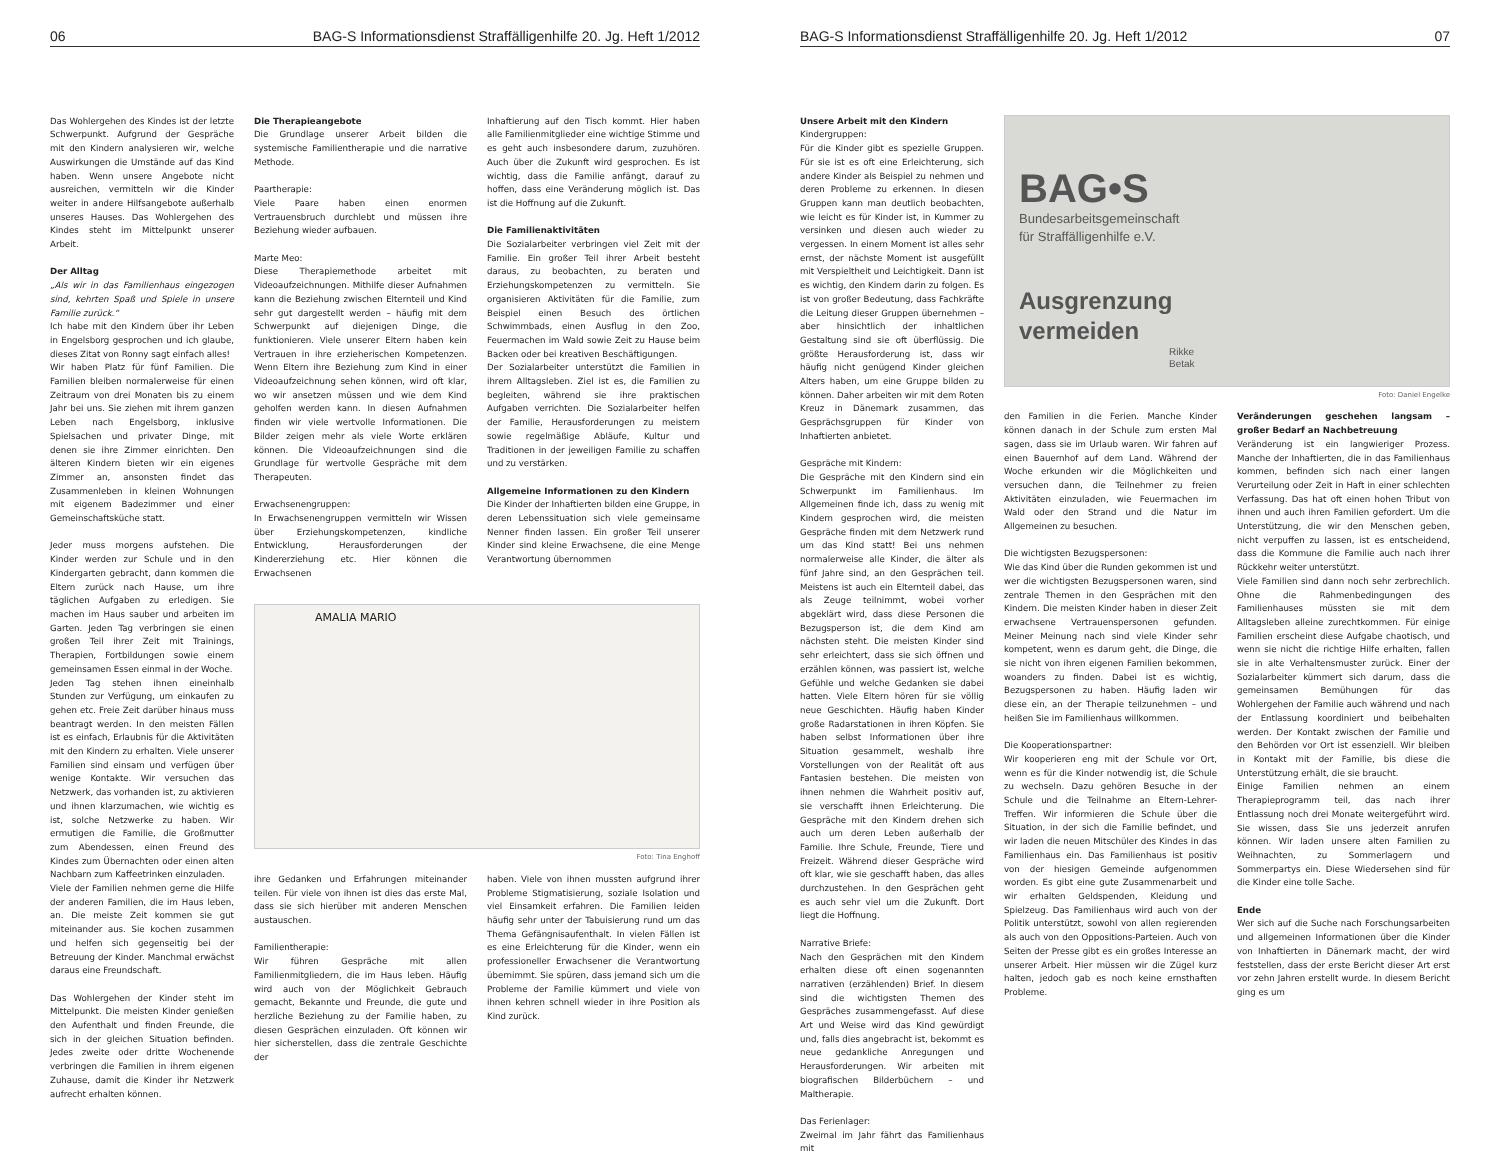06 BAG-S Informationsdienst Straffälligenhilfe 20. Jg. Heft 1/2012
Das Wohlergehen des Kindes ist der letzte Schwerpunkt. Aufgrund der Gespräche mit den Kindern analysieren wir, welche Auswirkungen die Umstände auf das Kind haben. Wenn unsere Angebote nicht ausreichen, vermitteln wir die Kinder weiter in andere Hilfsangebote außerhalb unseres Hauses. Das Wohlergehen des Kindes steht im Mittelpunkt unserer Arbeit.
Der Alltag
„Als wir in das Familienhaus eingezogen sind, kehrten Spaß und Spiele in unsere Familie zurück.“
Ich habe mit den Kindern über ihr Leben in Engelsborg gesprochen und ich glaube, dieses Zitat von Ronny sagt einfach alles!
Wir haben Platz für fünf Familien. Die Familien bleiben normalerweise für einen Zeitraum von drei Monaten bis zu einem Jahr bei uns. Sie ziehen mit ihrem ganzen Leben nach Engelsborg, inklusive Spielsachen und privater Dinge, mit denen sie ihre Zimmer einrichten. Den älteren Kindern bieten wir ein eigenes Zimmer an, ansonsten findet das Zusammenleben in kleinen Wohnungen mit eigenem Badezimmer und einer Gemeinschaftsküche statt.
Jeder muss morgens aufstehen. Die Kinder werden zur Schule und in den Kindergarten gebracht, dann kommen die Eltern zurück nach Hause, um ihre täglichen Aufgaben zu erledigen. Sie machen im Haus sauber und arbeiten im Garten. Jeden Tag verbringen sie einen großen Teil ihrer Zeit mit Trainings, Therapien, Fortbildungen sowie einem gemeinsamen Essen einmal in der Woche.
Jeden Tag stehen ihnen eineinhalb Stunden zur Verfügung, um einkaufen zu gehen etc. Freie Zeit darüber hinaus muss beantragt werden. In den meisten Fällen ist es einfach, Erlaubnis für die Aktivitäten mit den Kindern zu erhalten. Viele unserer Familien sind einsam und verfügen über wenige Kontakte. Wir versuchen das Netzwerk, das vorhanden ist, zu aktivieren und ihnen klarzumachen, wie wichtig es ist, solche Netzwerke zu haben. Wir ermutigen die Familie, die Großmutter zum Abendessen, einen Freund des Kindes zum Übernachten oder einen alten Nachbarn zum Kaffeetrinken einzuladen.
Viele der Familien nehmen gerne die Hilfe der anderen Familien, die im Haus leben, an. Die meiste Zeit kommen sie gut miteinander aus. Sie kochen zusammen und helfen sich gegenseitig bei der Betreuung der Kinder. Manchmal erwächst daraus eine Freundschaft.
Das Wohlergehen der Kinder steht im Mittelpunkt. Die meisten Kinder genießen den Aufenthalt und finden Freunde, die sich in der gleichen Situation befinden. Jedes zweite oder dritte Wochenende verbringen die Familien in ihrem eigenen Zuhause, damit die Kinder ihr Netzwerk aufrecht erhalten können.
Die Therapieangebote
Die Grundlage unserer Arbeit bilden die systemische Familientherapie und die narrative Methode.
Paartherapie:
Viele Paare haben einen enormen Vertrauensbruch durchlebt und müssen ihre Beziehung wieder aufbauen.
Marte Meo:
Diese Therapiemethode arbeitet mit Videoaufzeichnungen. Mithilfe dieser Aufnahmen kann die Beziehung zwischen Elternteil und Kind sehr gut dargestellt werden – häufig mit dem Schwerpunkt auf diejenigen Dinge, die funktionieren. Viele unserer Eltern haben kein Vertrauen in ihre erzieherischen Kompetenzen. Wenn Eltern ihre Beziehung zum Kind in einer Videoaufzeichnung sehen können, wird oft klar, wo wir ansetzen müssen und wie dem Kind geholfen werden kann. In diesen Aufnahmen finden wir viele wertvolle Informationen. Die Bilder zeigen mehr als viele Worte erklären können. Die Videoaufzeichnungen sind die Grundlage für wertvolle Gespräche mit dem Therapeuten.
Erwachsenengruppen:
In Erwachsenengruppen vermitteln wir Wissen über Erziehungskompetenzen, kindliche Entwicklung, Herausforderungen der Kindererziehung etc. Hier können die Erwachsenen
Inhaftierung auf den Tisch kommt. Hier haben alle Familienmitglieder eine wichtige Stimme und es geht auch insbesondere darum, zuzuhören. Auch über die Zukunft wird gesprochen. Es ist wichtig, dass die Familie anfängt, darauf zu hoffen, dass eine Veränderung möglich ist. Das ist die Hoffnung auf die Zukunft.
Die Familienaktivitäten
Die Sozialarbeiter verbringen viel Zeit mit der Familie. Ein großer Teil ihrer Arbeit besteht daraus, zu beobachten, zu beraten und Erziehungskompetenzen zu vermitteln. Sie organisieren Aktivitäten für die Familie, zum Beispiel einen Besuch des örtlichen Schwimmbads, einen Ausflug in den Zoo, Feuermachen im Wald sowie Zeit zu Hause beim Backen oder bei kreativen Beschäftigungen.
Der Sozialarbeiter unterstützt die Familien in ihrem Alltagsleben. Ziel ist es, die Familien zu begleiten, während sie ihre praktischen Aufgaben verrichten. Die Sozialarbeiter helfen der Familie, Herausforderungen zu meistern sowie regelmäßige Abläufe, Kultur und Traditionen in der jeweiligen Familie zu schaffen und zu verstärken.
Allgemeine Informationen zu den Kindern
Die Kinder der Inhaftierten bilden eine Gruppe, in deren Lebenssituation sich viele gemeinsame Nenner finden lassen. Ein großer Teil unserer Kinder sind kleine Erwachsene, die eine Menge Verantwortung übernommen
AMALIA MARIO
Foto: Tina Enghoff
ihre Gedanken und Erfahrungen miteinander teilen. Für viele von ihnen ist dies das erste Mal, dass sie sich hierüber mit anderen Menschen austauschen.
Familientherapie:
Wir führen Gespräche mit allen Familienmitgliedern, die im Haus leben. Häufig wird auch von der Möglichkeit Gebrauch gemacht, Bekannte und Freunde, die gute und herzliche Beziehung zu der Familie haben, zu diesen Gesprächen einzuladen. Oft können wir hier sicherstellen, dass die zentrale Geschichte der
haben. Viele von ihnen mussten aufgrund ihrer Probleme Stigmatisierung, soziale Isolation und viel Einsamkeit erfahren. Die Familien leiden häufig sehr unter der Tabuisierung rund um das Thema Gefängnisaufenthalt. In vielen Fällen ist es eine Erleichterung für die Kinder, wenn ein professioneller Erwachsener die Verantwortung übernimmt. Sie spüren, dass jemand sich um die Probleme der Familie kümmert und viele von ihnen kehren schnell wieder in ihre Position als Kind zurück.
BAG-S Informationsdienst Straffälligenhilfe 20. Jg. Heft 1/2012 07
Unsere Arbeit mit den Kindern
Kindergruppen:
Für die Kinder gibt es spezielle Gruppen. Für sie ist es oft eine Erleichterung, sich andere Kinder als Beispiel zu nehmen und deren Probleme zu erkennen. In diesen Gruppen kann man deutlich beobachten, wie leicht es für Kinder ist, in Kummer zu versinken und diesen auch wieder zu vergessen. In einem Moment ist alles sehr ernst, der nächste Moment ist ausgefüllt mit Verspieltheit und Leichtigkeit. Dann ist es wichtig, den Kindern darin zu folgen. Es ist von großer Bedeutung, dass Fachkräfte die Leitung dieser Gruppen übernehmen – aber hinsichtlich der inhaltlichen Gestaltung sind sie oft überflüssig. Die größte Herausforderung ist, dass wir häufig nicht genügend Kinder gleichen Alters haben, um eine Gruppe bilden zu können. Daher arbeiten wir mit dem Roten Kreuz in Dänemark zusammen, das Gesprächsgruppen für Kinder von Inhaftierten anbietet.
Gespräche mit Kindern:
Die Gespräche mit den Kindern sind ein Schwerpunkt im Familienhaus. Im Allgemeinen finde ich, dass zu wenig mit Kindern gesprochen wird, die meisten Gespräche finden mit dem Netzwerk rund um das Kind statt! Bei uns nehmen normalerweise alle Kinder, die älter als fünf Jahre sind, an den Gesprächen teil. Meistens ist auch ein Elternteil dabei, das als Zeuge teilnimmt, wobei vorher abgeklärt wird, dass diese Personen die Bezugsperson ist, die dem Kind am nächsten steht. Die meisten Kinder sind sehr erleichtert, dass sie sich öffnen und erzählen können, was passiert ist, welche Gefühle und welche Gedanken sie dabei hatten. Viele Eltern hören für sie völlig neue Geschichten. Häufig haben Kinder große Radarstationen in ihren Köpfen. Sie haben selbst Informationen über ihre Situation gesammelt, weshalb ihre Vorstellungen von der Realität oft aus Fantasien bestehen. Die meisten von ihnen nehmen die Wahrheit positiv auf, sie verschafft ihnen Erleichterung. Die Gespräche mit den Kindern drehen sich auch um deren Leben außerhalb der Familie. Ihre Schule, Freunde, Tiere und Freizeit. Während dieser Gespräche wird oft klar, wie sie geschafft haben, das alles durchzustehen. In den Gesprächen geht es auch sehr viel um die Zukunft. Dort liegt die Hoffnung.
Narrative Briefe:
Nach den Gesprächen mit den Kindern erhalten diese oft einen sogenannten narrativen (erzählenden) Brief. In diesem sind die wichtigsten Themen des Gespräches zusammengefasst. Auf diese Art und Weise wird das Kind gewürdigt und, falls dies angebracht ist, bekommt es neue gedankliche Anregungen und Herausforderungen. Wir arbeiten mit biografischen Bilderbüchern – und Maltherapie.
Das Ferienlager:
Zweimal im Jahr fährt das Familienhaus mit
BAG•S
Bundesarbeitsgemeinschaft
für Straffälligenhilfe e.V.
Ausgrenzung
vermeiden
Rikke
Betak
Foto: Daniel Engelke
den Familien in die Ferien. Manche Kinder können danach in der Schule zum ersten Mal sagen, dass sie im Urlaub waren. Wir fahren auf einen Bauernhof auf dem Land. Während der Woche erkunden wir die Möglichkeiten und versuchen dann, die Teilnehmer zu freien Aktivitäten einzuladen, wie Feuermachen im Wald oder den Strand und die Natur im Allgemeinen zu besuchen.
Die wichtigsten Bezugspersonen:
Wie das Kind über die Runden gekommen ist und wer die wichtigsten Bezugspersonen waren, sind zentrale Themen in den Gesprächen mit den Kindern. Die meisten Kinder haben in dieser Zeit erwachsene Vertrauenspersonen gefunden. Meiner Meinung nach sind viele Kinder sehr kompetent, wenn es darum geht, die Dinge, die sie nicht von ihren eigenen Familien bekommen, woanders zu finden. Dabei ist es wichtig, Bezugspersonen zu haben. Häufig laden wir diese ein, an der Therapie teilzunehmen – und heißen Sie im Familienhaus willkommen.
Die Kooperationspartner:
Wir kooperieren eng mit der Schule vor Ort, wenn es für die Kinder notwendig ist, die Schule zu wechseln. Dazu gehören Besuche in der Schule und die Teilnahme an Eltern-Lehrer-Treffen. Wir informieren die Schule über die Situation, in der sich die Familie befindet, und wir laden die neuen Mitschüler des Kindes in das Familienhaus ein. Das Familienhaus ist positiv von der hiesigen Gemeinde aufgenommen worden. Es gibt eine gute Zusammenarbeit und wir erhalten Geldspenden, Kleidung und Spielzeug. Das Familienhaus wird auch von der Politik unterstützt, sowohl von allen regierenden als auch von den Oppositions-Parteien. Auch von Seiten der Presse gibt es ein großes Interesse an unserer Arbeit. Hier müssen wir die Zügel kurz halten, jedoch gab es noch keine ernsthaften Probleme.
Veränderungen geschehen langsam – großer Bedarf an Nachbetreuung
Veränderung ist ein langwieriger Prozess. Manche der Inhaftierten, die in das Familienhaus kommen, befinden sich nach einer langen Verurteilung oder Zeit in Haft in einer schlechten Verfassung. Das hat oft einen hohen Tribut von ihnen und auch ihren Familien gefordert. Um die Unterstützung, die wir den Menschen geben, nicht verpuffen zu lassen, ist es entscheidend, dass die Kommune die Familie auch nach ihrer Rückkehr weiter unterstützt.
Viele Familien sind dann noch sehr zerbrechlich. Ohne die Rahmenbedingungen des Familienhauses müssten sie mit dem Alltagsleben alleine zurechtkommen. Für einige Familien erscheint diese Aufgabe chaotisch, und wenn sie nicht die richtige Hilfe erhalten, fallen sie in alte Verhaltensmuster zurück. Einer der Sozialarbeiter kümmert sich darum, dass die gemeinsamen Bemühungen für das Wohlergehen der Familie auch während und nach der Entlassung koordiniert und beibehalten werden. Der Kontakt zwischen der Familie und den Behörden vor Ort ist essenziell. Wir bleiben in Kontakt mit der Familie, bis diese die Unterstützung erhält, die sie braucht.
Einige Familien nehmen an einem Therapieprogramm teil, das nach ihrer Entlassung noch drei Monate weitergeführt wird. Sie wissen, dass Sie uns jederzeit anrufen können. Wir laden unsere alten Familien zu Weihnachten, zu Sommerlagern und Sommerpartys ein. Diese Wiedersehen sind für die Kinder eine tolle Sache.
Ende
Wer sich auf die Suche nach Forschungsarbeiten und allgemeinen Informationen über die Kinder von Inhaftierten in Dänemark macht, der wird feststellen, dass der erste Bericht dieser Art erst vor zehn Jahren erstellt wurde. In diesem Bericht ging es um